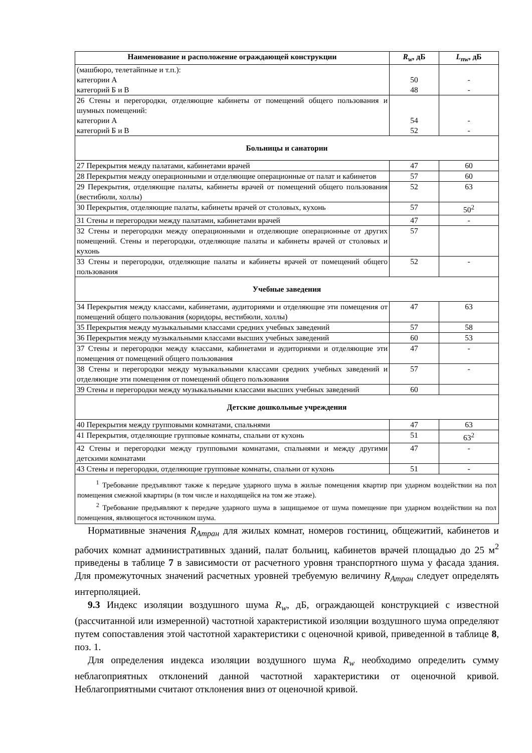| Наименование и расположение ограждающей конструкции | R<sub>w</sub> , дБ | L<sub>nw</sub> , дБ |
| --- | --- | --- |
| (машбюро, телетайпные и т.п.): категории А категорий Б и В | 50 48 | - - |
| 26 Стены и перегородки, отделяющие кабинеты от помещений общего пользования и шумных помещений: категории А категорий Б и В | 54 52 | - - |
| Больницы и санатории | | |
| 27 Перекрытия между палатами, кабинетами врачей | 47 | 60 |
| 28 Перекрытия между операционными и отделяющие операционные от палат и кабинетов | 57 | 60 |
| 29 Перекрытия, отделяющие палаты, кабинеты врачей от помещений общего пользования (вестибюли, холлы) | 52 | 63 |
| 30 Перекрытия, отделяющие палаты, кабинеты врачей от столовых, кухонь | 57 | 50<sup>2</sup> |
| 31 Стены и перегородки между палатами, кабинетами врачей | 47 | - |
| 32 Стены и перегородки между операционными и отделяющие операционные от других помещений. Стены и перегородки, отделяющие палаты и кабинеты врачей от столовых и кухонь | 57 | |
| 33 Стены и перегородки, отделяющие палаты и кабинеты врачей от помещений общего пользования | 52 | - |
| Учебные заведения | | |
| 34 Перекрытия между классами, кабинетами, аудиториями и отделяющие эти помещения от помещений общего пользования (коридоры, вестибюли, холлы) | 47 | 63 |
| 35 Перекрытия между музыкальными классами средних учебных заведений | 57 | 58 |
| 36 Перекрытия между музыкальными классами высших учебных заведений | 60 | 53 |
| 37 Стены и перегородки между классами, кабинетами и аудиториями и отделяющие эти помещения от помещений общего пользования | 47 | - |
| 38 Стены и перегородки между музыкальными классами средних учебных заведений и отделяющие эти помещения от помещений общего пользования | 57 | - |
| 39 Стены и перегородки между музыкальными классами высших учебных заведений | 60 | |
| Детские дошкольные учреждения | | |
| 40 Перекрытия между групповыми комнатами, спальнями | 47 | 63 |
| 41 Перекрытия, отделяющие групповые комнаты, спальни от кухонь | 51 | 63<sup>2</sup> |
| 42 Стены и перегородки между групповыми комнатами, спальнями и между другими детскими комнатами | 47 | - |
| 43 Стены и перегородки, отделяющие групповые комнаты, спальни от кухонь | 51 | - |
| <sup>1</sup> Требование предъявляют также к передаче ударного шума в жилые помещения квартир при ударном воздействии на пол помещения смежной квартиры (в том числе и находящейся на том же этаже). <sup>2</sup> Требование предъявляют к передаче ударного шума в защищаемое от шума помещение при ударном воздействии на пол помещения, являющегося источником шума. | | |
Нормативные значения R<sub>Атран</sub> для жилых комнат, номеров гостиниц, общежитий, кабинетов и рабочих комнат административных зданий, палат больниц, кабинетов врачей площадью до 25 м<sup>2</sup> приведены в таблице 7 в зависимости от расчетного уровня транспортного шума у фасада здания. Для промежуточных значений расчетных уровней требуемую величину R<sub>Атран</sub> следует определять интерполяцией.
9.3 Индекс изоляции воздушного шума R<sub>w</sub>, дБ, ограждающей конструкцией с известной (рассчитанной или измеренной) частотной характеристикой изоляции воздушного шума определяют путем сопоставления этой частотной характеристики с оценочной кривой, приведенной в таблице 8, поз. 1.
Для определения индекса изоляции воздушного шума R<sub>w</sub> необходимо определить сумму неблагоприятных отклонений данной частотной характеристики от оценочной кривой. Неблагоприятными считают отклонения вниз от оценочной кривой.